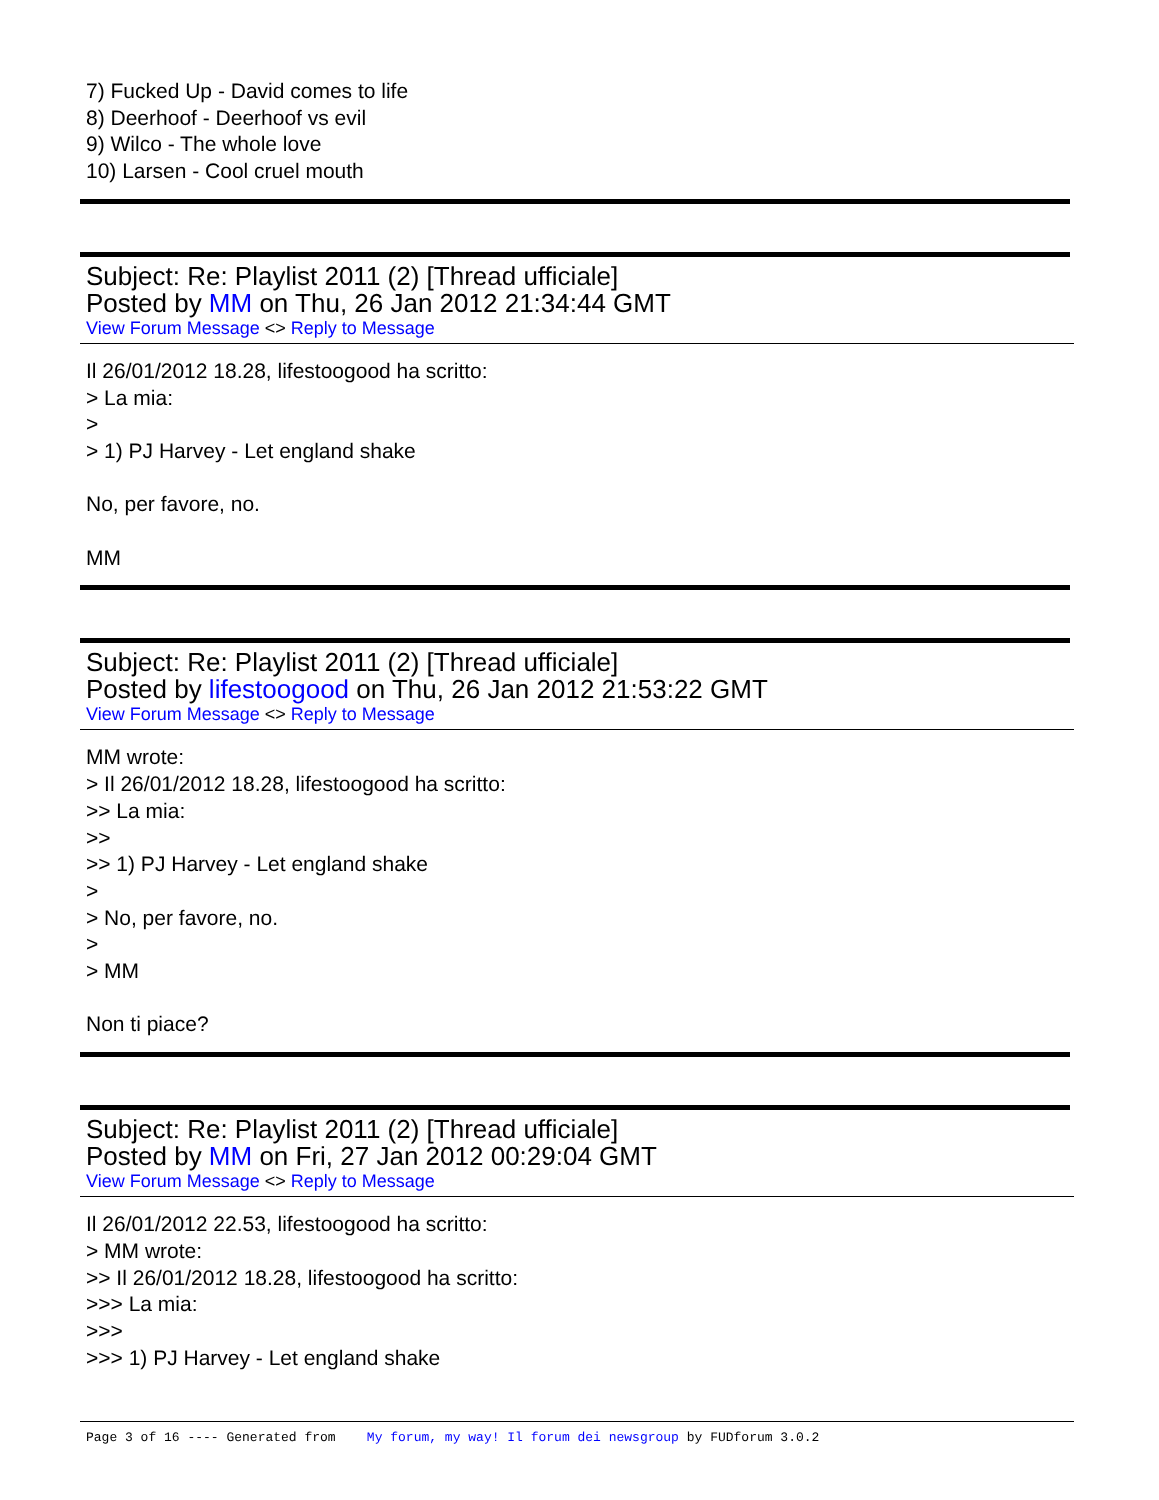7) Fucked Up - David comes to life
8) Deerhoof - Deerhoof vs evil
9) Wilco - The whole love
10) Larsen - Cool cruel mouth
Subject: Re: Playlist 2011 (2) [Thread ufficiale]
Posted by MM on Thu, 26 Jan 2012 21:34:44 GMT
View Forum Message <> Reply to Message
Il 26/01/2012 18.28, lifestoogood ha scritto:
> La mia:
>
> 1) PJ Harvey - Let england shake
No, per favore, no.
MM
Subject: Re: Playlist 2011 (2) [Thread ufficiale]
Posted by lifestoogood on Thu, 26 Jan 2012 21:53:22 GMT
View Forum Message <> Reply to Message
MM wrote:
> Il 26/01/2012 18.28, lifestoogood ha scritto:
>> La mia:
>>
>> 1) PJ Harvey - Let england shake
>
> No, per favore, no.
>
> MM
Non ti piace?
Subject: Re: Playlist 2011 (2) [Thread ufficiale]
Posted by MM on Fri, 27 Jan 2012 00:29:04 GMT
View Forum Message <> Reply to Message
Il 26/01/2012 22.53, lifestoogood ha scritto:
> MM wrote:
>> Il 26/01/2012 18.28, lifestoogood ha scritto:
>>> La mia:
>>>
>>> 1) PJ Harvey - Let england shake
Page 3 of 16 ---- Generated from My forum, my way! Il forum dei newsgroup by FUDforum 3.0.2